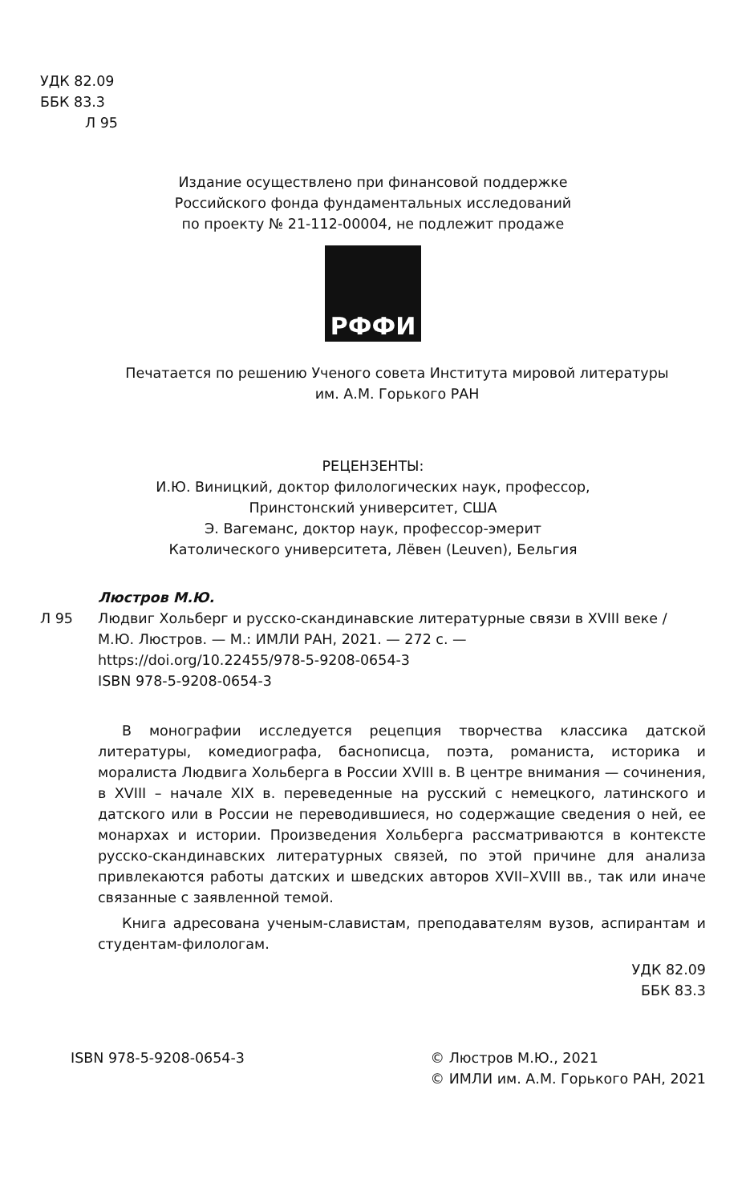УДК 82.09
ББК 83.3
Л 95
Издание осуществлено при финансовой поддержке
Российского фонда фундаментальных исследований
по проекту № 21-112-00004, не подлежит продаже
РФФИ
Печатается по решению Ученого совета Института мировой литературы
им. А.М. Горького РАН
РЕЦЕНЗЕНТЫ:
И.Ю. Виницкий, доктор филологических наук, профессор,
Принстонский университет, США
Э. Вагеманс, доктор наук, профессор-эмерит
Католического университета, Лёвен (Leuven), Бельгия
Люстров М.Ю.
Л 95 Людвиг Хольберг и русско-скандинавские литературные связи в XVIII веке / М.Ю. Люстров. — М.: ИМЛИ РАН, 2021. — 272 с. —
https://doi.org/10.22455/978-5-9208-0654-3
ISBN 978-5-9208-0654-3
В монографии исследуется рецепция творчества классика датской литературы, комедиографа, баснописца, поэта, романиста, историка и моралиста Людвига Хольберга в России XVIII в. В центре внимания — сочинения, в XVIII – начале XIX в. переведенные на русский с немецкого, латинского и датского или в России не переводившиеся, но содержащие сведения о ней, ее монархах и истории. Произведения Хольберга рассматриваются в контексте русско-скандинавских литературных связей, по этой причине для анализа привлекаются работы датских и шведских авторов XVII–XVIII вв., так или иначе связанные с заявленной темой.
Книга адресована ученым-славистам, преподавателям вузов, аспирантам и студентам-филологам.
УДК 82.09
ББК 83.3
ISBN 978-5-9208-0654-3 © Люстров М.Ю., 2021
© ИМЛИ им. А.М. Горького РАН, 2021